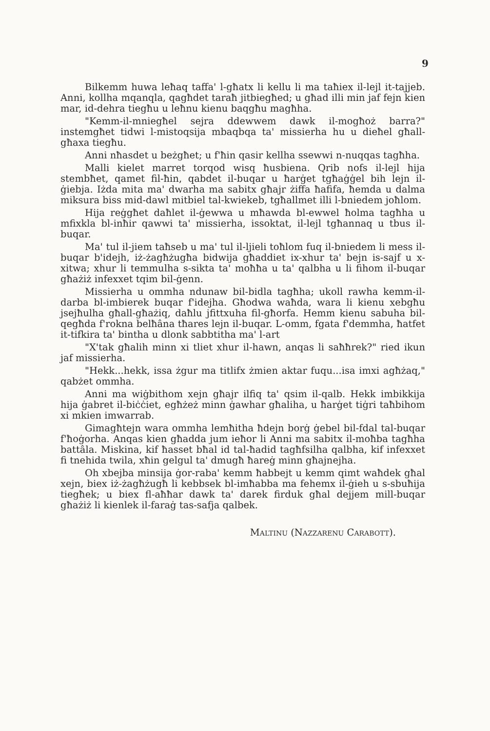9
Bilkemm huwa leħaq taffa' l-għatx li kellu li ma taħiex il-lejl it-tajjeb. Anni, kollha mqanqla, qagħdet taraħ jitbiegħed; u għad illi min jaf fejn kien mar, id-dehra tiegħu u leħnu kienu baqgħu magħha.
"Kemm-il-mniegħel sejra ddewwem dawk il-mogħoż barra?" instemgħet tidwi l-mistoqsija mbaqbqa ta' missierha hu u dieħel għall-għaxa tiegħu.
Anni nħasdet u beżgħet; u f'ħin qasir kellha ssewwi n-nuqqas tagħha.
Malli kielet marret torqod wisq ħusbiena. Qrib nofs il-lejl hija stembħet, qamet fil-ħin, qabdet il-buqar u ħarġet tgħaġġel bih lejn il-ġiebja. Iżda mita ma' dwarha ma sabitx għajr żiffa ħafifa, ħemda u dalma miksura biss mid-dawl mitbiel tal-kwiekeb, tgħallmet illi l-bniedem joħlom.
Hija reġgħet daħlet il-ġewwa u mħawda bl-ewwel ħolma tagħha u mfixkla bl-inħir qawwi ta' missierha, issoktat, il-lejl tgħannaq u tbus il-buqar.
Ma' tul il-jiem taħseb u ma' tul il-ljieli toħlom fuq il-bniedem li mess il-buqar b'idejh, iż-żagħżugħa bidwija għaddiet ix-xhur ta' bejn is-sajf u x-xitwa; xhur li temmulha s-sikta ta' moħħa u ta' qalbha u li fihom il-buqar għażiż infexxet tqim bil-ġenn.
Missierha u ommha ndunaw bil-bidla tagħha; ukoll rawha kemm-il-darba bl-imbierek buqar f'idejha. Għodwa waħda, wara li kienu xebgħu jsejħulha għall-għażiq, daħlu jfittxuha fil-għorfa. Hemm kienu sabuha bil-qegħda f'rokna belħâna tħares lejn il-buqar. L-omm, fgata f'demmha, ħatfet it-tifkira ta' bintha u dlonk sabbtitha ma' l-art
"X'tak għalih minn xi tliet xhur il-hawn, anqas li saħħrek?" ried ikun jaf missierha.
"Hekk...hekk, issa żgur ma titlifx żmien aktar fuqu...isa imxi agħżaq," qabżet ommha.
Anni ma wiġbithom xejn għajr ilfiq ta' qsim il-qalb. Hekk imbikkija hija ġabret il-biċċiet, egħżeż minn ġawhar għaliha, u ħarġet tiġri taħbihom xi mkien imwarrab.
Gimagħtejn wara ommha lemħitha ħdejn borġ ġebel bil-fdal tal-buqar f'ħoġorha. Anqas kien għadda jum ieħor li Anni ma sabitx il-moħba tagħha battâla. Miskina, kif ħasset bħal id tal-ħadid tagħfsilha qalbha, kif infexxet fi tnehida twila, xħin gelgul ta' dmugħ ħareġ minn għajnejha.
Oh xbejba minsija ġor-raba' kemm ħabbejt u kemm qimt waħdek għal xejn, biex iż-żagħżugħ li kebbsek bl-imħabba ma fehemx il-ġieh u s-sbuħija tiegħek; u biex fl-aħħar dawk ta' darek firduk għal dejjem mill-buqar għażiż li kienlek il-faraġ tas-safja qalbek.
Maltinu (Nazzarenu Carabott).